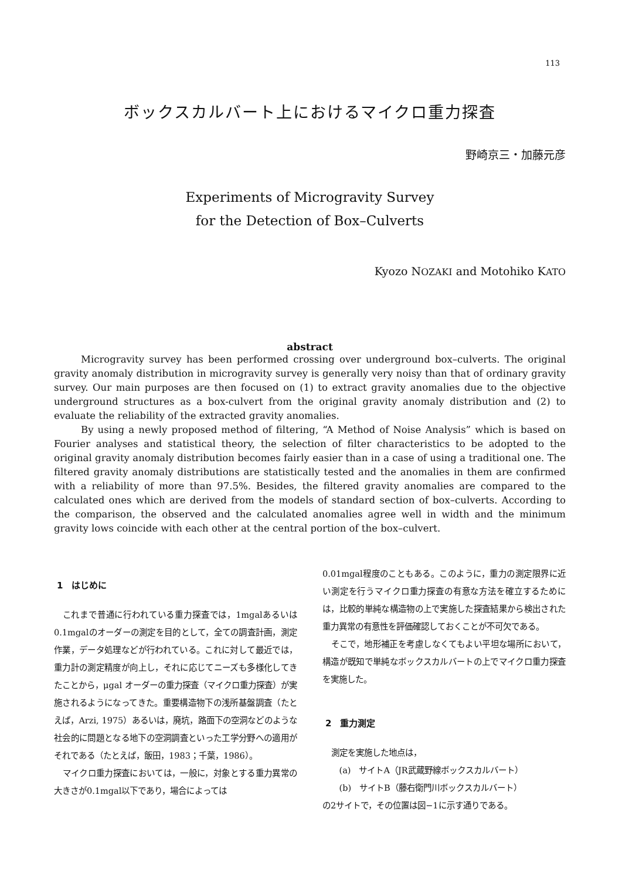113
ボックスカルバート上におけるマイクロ重力探査
野崎京三・加藤元彦
Experiments of Microgravity Survey
for the Detection of Box–Culverts
Kyozo NOZAKI and Motohiko KATO
abstract
Microgravity survey has been performed crossing over underground box–culverts. The original gravity anomaly distribution in microgravity survey is generally very noisy than that of ordinary gravity survey. Our main purposes are then focused on (1) to extract gravity anomalies due to the objective underground structures as a box-culvert from the original gravity anomaly distribution and (2) to evaluate the reliability of the extracted gravity anomalies.
By using a newly proposed method of filtering, “A Method of Noise Analysis” which is based on Fourier analyses and statistical theory, the selection of filter characteristics to be adopted to the original gravity anomaly distribution becomes fairly easier than in a case of using a traditional one. The filtered gravity anomaly distributions are statistically tested and the anomalies in them are confirmed with a reliability of more than 97.5%. Besides, the filtered gravity anomalies are compared to the calculated ones which are derived from the models of standard section of box–culverts. According to the comparison, the observed and the calculated anomalies agree well in width and the minimum gravity lows coincide with each other at the central portion of the box–culvert.
1　はじめに
これまで普通に行われている重力探査では，1mgalあるいは0.1mgalのオーダーの測定を目的として，全ての調査計画，測定作業，データ処理などが行われている。これに対して最近では，重力計の測定精度が向上し，それに応じてニーズも多様化してきたことから，μgal オーダーの重力探査（マイクロ重力探査）が実施されるようになってきた。重要構造物下の浅所基盤調査（たとえば，Arzi, 1975）あるいは，廃坑，路面下の空洞などのような社会的に問題となる地下の空洞調査といった工学分野への適用がそれである（たとえば，飯田，1983；千葉，1986）。
マイクロ重力探査においては，一般に，対象とする重力異常の大きさが0.1mgal以下であり，場合によっては
0.01mgal程度のこともある。このように，重力の測定限界に近い測定を行うマイクロ重力探査の有意な方法を確立するためには，比較的単純な構造物の上で実施した探査結果から検出された重力異常の有意性を評価確認しておくことが不可欠である。
そこで，地形補正を考慮しなくてもよい平坦な場所において，構造が既知で単純なボックスカルバートの上でマイクロ重力探査を実施した。
2　重力測定
測定を実施した地点は，
　(a)　サイトA（JR武蔵野線ボックスカルバート）
　(b)　サイトB（藤右衛門川ボックスカルバート）
の2サイトで，その位置は図−1に示す通りである。